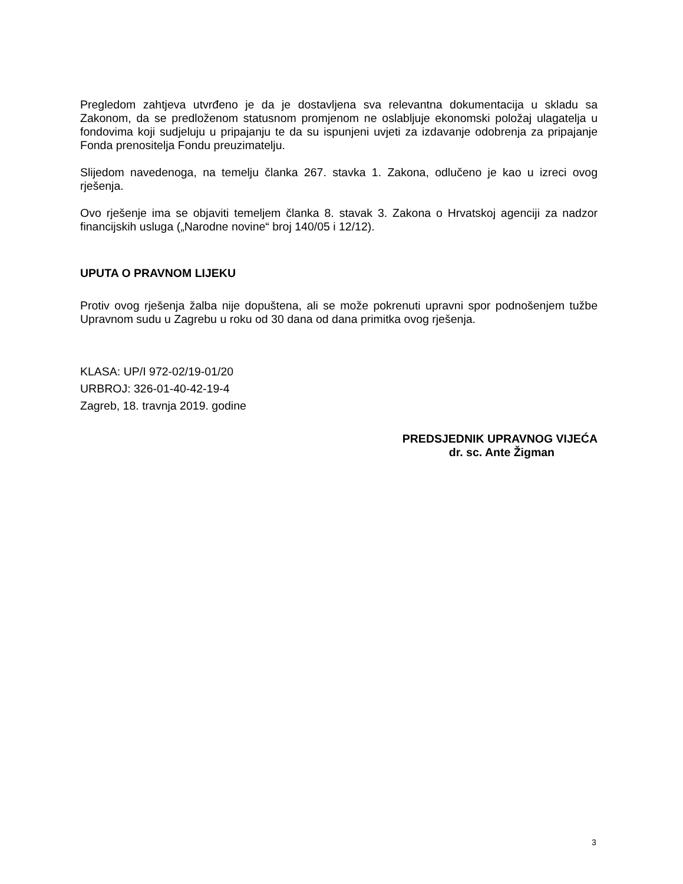Pregledom zahtjeva utvrđeno je da je dostavljena sva relevantna dokumentacija u skladu sa Zakonom, da se predloženom statusnom promjenom ne oslabljuje ekonomski položaj ulagatelja u fondovima koji sudjeluju u pripajanju te da su ispunjeni uvjeti za izdavanje odobrenja za pripajanje Fonda prenositelja Fondu preuzimatelju.
Slijedom navedenoga, na temelju članka 267. stavka 1. Zakona, odlučeno je kao u izreci ovog rješenja.
Ovo rješenje ima se objaviti temeljem članka 8. stavak 3. Zakona o Hrvatskoj agenciji za nadzor financijskih usluga („Narodne novine“ broj 140/05 i 12/12).
UPUTA O PRAVNOM LIJEKU
Protiv ovog rješenja žalba nije dopuštena, ali se može pokrenuti upravni spor podnošenjem tužbe Upravnom sudu u Zagrebu u roku od 30 dana od dana primitka ovog rješenja.
KLASA: UP/I 972-02/19-01/20
URBROJ: 326-01-40-42-19-4
Zagreb, 18. travnja 2019. godine
PREDSJEDNIK UPRAVNOG VIJEĆA
dr. sc. Ante Žigman
3